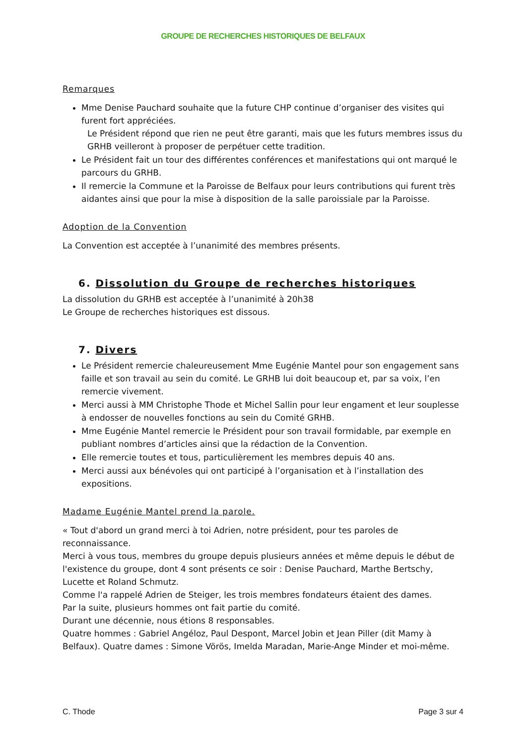GROUPE DE RECHERCHES HISTORIQUES DE BELFAUX
Remarques
Mme Denise Pauchard souhaite que la future CHP continue d’organiser des visites qui furent fort appréciées.
Le Président répond que rien ne peut être garanti, mais que les futurs membres issus du GRHB veilleront à proposer de perpétuer cette tradition.
Le Président fait un tour des différentes conférences et manifestations qui ont marqué le parcours du GRHB.
Il remercie la Commune et la Paroisse de Belfaux pour leurs contributions qui furent très aidantes ainsi que pour la mise à disposition de la salle paroissiale par la Paroisse.
Adoption de la Convention
La Convention est acceptée à l’unanimité des membres présents.
6. Dissolution du Groupe de recherches historiques
La dissolution du GRHB est acceptée à l’unanimité à 20h38
Le Groupe de recherches historiques est dissous.
7. Divers
Le Président remercie chaleureusement Mme Eugénie Mantel pour son engagement sans faille et son travail au sein du comité. Le GRHB lui doit beaucoup et, par sa voix, l’en remercie vivement.
Merci aussi à MM Christophe Thode et Michel Sallin pour leur engament et leur souplesse à endosser de nouvelles fonctions au sein du Comité GRHB.
Mme Eugénie Mantel remercie le Président pour son travail formidable, par exemple en publiant nombres d’articles ainsi que la rédaction de la Convention.
Elle remercie toutes et tous, particulièrement les membres depuis 40 ans.
Merci aussi aux bénévoles qui ont participé à l’organisation et à l’installation des expositions.
Madame Eugénie Mantel prend la parole.
« Tout d'abord un grand merci à toi Adrien, notre président, pour tes paroles de reconnaissance.
Merci à vous tous, membres du groupe depuis plusieurs années et même depuis le début de l'existence du groupe, dont 4 sont présents ce soir : Denise Pauchard, Marthe Bertschy, Lucette et Roland Schmutz.
Comme l'a rappelé Adrien de Steiger, les trois membres fondateurs étaient des dames.
Par la suite, plusieurs hommes ont fait partie du comité.
Durant une décennie, nous étions 8 responsables.
Quatre hommes : Gabriel Angéloz, Paul Despont, Marcel Jobin et Jean Piller (dit Mamy à Belfaux). Quatre dames : Simone Vörös, Imelda Maradan, Marie-Ange Minder et moi-même.
C. Thode Page 3 sur 4